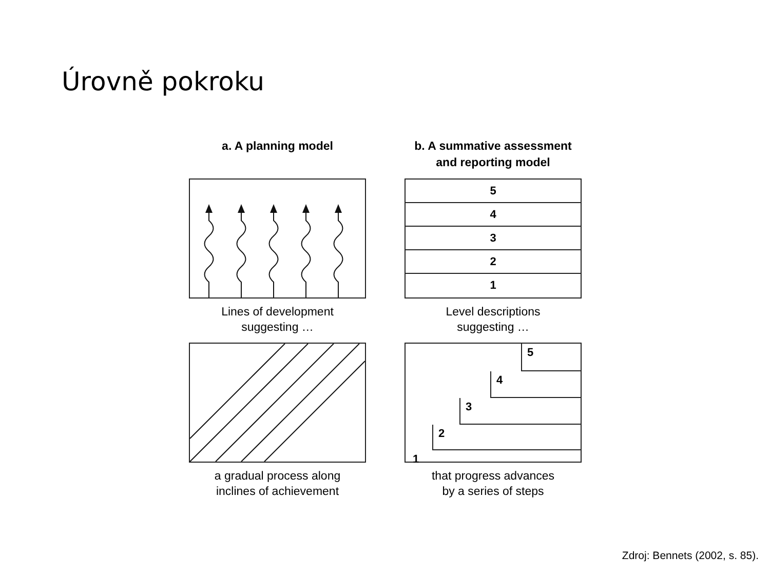Úrovně pokroku
a. A planning model
Lines of development
suggesting …
a gradual process along
inclines of achievement
b. A summative assessment
and reporting model
5
4
3
2
1
Level descriptions
suggesting …
5
4
3
2
1
that progress advances
by a series of steps
Zdroj: Bennets (2002, s. 85).